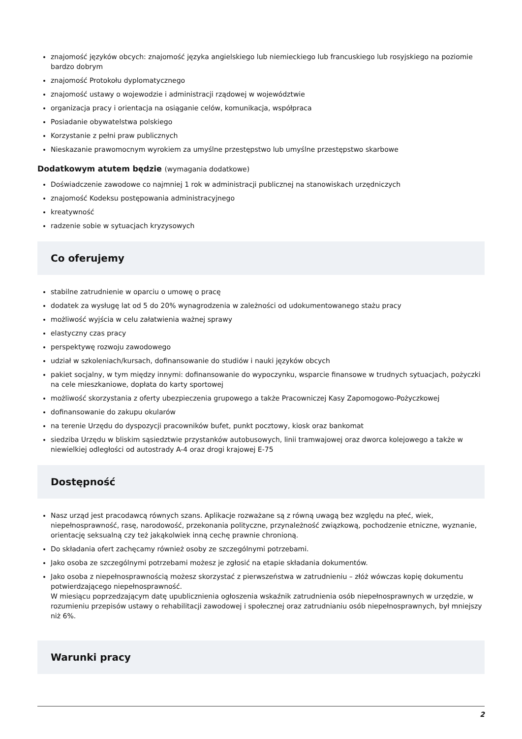znajomość języków obcych: znajomość języka angielskiego lub niemieckiego lub francuskiego lub rosyjskiego na poziomie bardzo dobrym
znajomość Protokołu dyplomatycznego
znajomość ustawy o wojewodzie i administracji rządowej w województwie
organizacja pracy i orientacja na osiąganie celów, komunikacja, współpraca
Posiadanie obywatelstwa polskiego
Korzystanie z pełni praw publicznych
Nieskazanie prawomocnym wyrokiem za umyślne przestępstwo lub umyślne przestępstwo skarbowe
Dodatkowym atutem będzie (wymagania dodatkowe)
Doświadczenie zawodowe co najmniej 1 rok w administracji publicznej na stanowiskach urzędniczych
znajomość Kodeksu postępowania administracyjnego
kreatywność
radzenie sobie w sytuacjach kryzysowych
Co oferujemy
stabilne zatrudnienie w oparciu o umowę o pracę
dodatek za wysługę lat od 5 do 20% wynagrodzenia w zależności od udokumentowanego stażu pracy
możliwość wyjścia w celu załatwienia ważnej sprawy
elastyczny czas pracy
perspektywę rozwoju zawodowego
udział w szkoleniach/kursach, dofinansowanie do studiów i nauki języków obcych
pakiet socjalny, w tym między innymi: dofinansowanie do wypoczynku, wsparcie finansowe w trudnych sytuacjach, pożyczki na cele mieszkaniowe, dopłata do karty sportowej
możliwość skorzystania z oferty ubezpieczenia grupowego a także Pracowniczej Kasy Zapomogowo-Pożyczkowej
dofinansowanie do zakupu okularów
na terenie Urzędu do dyspozycji pracowników bufet, punkt pocztowy, kiosk oraz bankomat
siedziba Urzędu w bliskim sąsiedztwie przystanków autobusowych, linii tramwajowej oraz dworca kolejowego a także w niewielkiej odległości od autostrady A-4 oraz drogi krajowej E-75
Dostępność
Nasz urząd jest pracodawcą równych szans. Aplikacje rozważane są z równą uwagą bez względu na płeć, wiek, niepełnosprawność, rasę, narodowość, przekonania polityczne, przynależność związkową, pochodzenie etniczne, wyznanie, orientację seksualną czy też jakąkolwiek inną cechę prawnie chronioną.
Do składania ofert zachęcamy również osoby ze szczególnymi potrzebami.
Jako osoba ze szczególnymi potrzebami możesz je zgłosić na etapie składania dokumentów.
Jako osoba z niepełnosprawnością możesz skorzystać z pierwszeństwa w zatrudnieniu – złóż wówczas kopię dokumentu potwierdzającego niepełnosprawność.
W miesiącu poprzedzającym datę upublicznienia ogłoszenia wskaźnik zatrudnienia osób niepełnosprawnych w urzędzie, w rozumieniu przepisów ustawy o rehabilitacji zawodowej i społecznej oraz zatrudnianiu osób niepełnosprawnych, był mniejszy niż 6%.
Warunki pracy
2